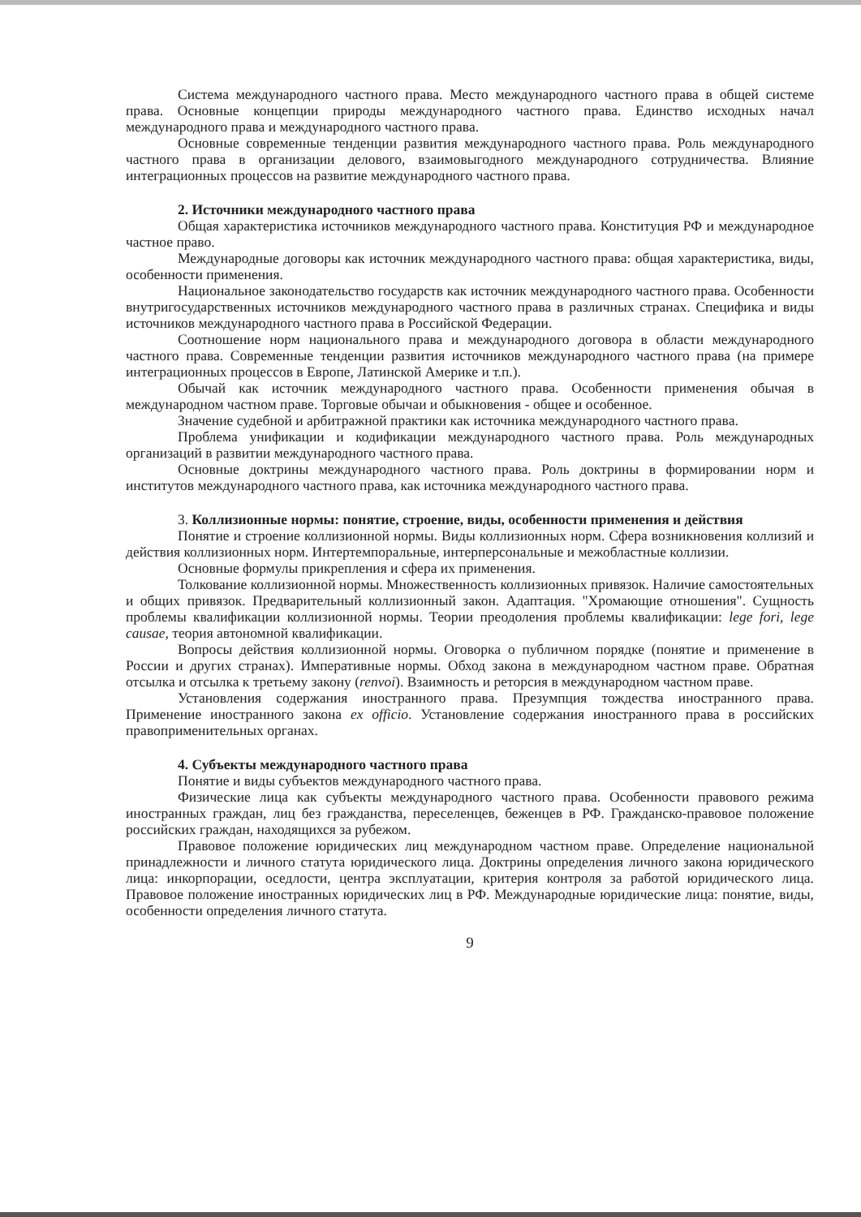Система международного частного права. Место международного частного права в общей системе права. Основные концепции природы международного частного права. Единство исходных начал международного права и международного частного права.
Основные современные тенденции развития международного частного права. Роль международного частного права в организации делового, взаимовыгодного международного сотрудничества. Влияние интеграционных процессов на развитие международного частного права.
2. Источники международного частного права
Общая характеристика источников международного частного права. Конституция РФ и международное частное право.
Международные договоры как источник международного частного права: общая характеристика, виды, особенности применения.
Национальное законодательство государств как источник международного частного права. Особенности внутригосударственных источников международного частного права в различных странах. Специфика и виды источников международного частного права в Российской Федерации.
Соотношение норм национального права и международного договора в области международного частного права. Современные тенденции развития источников международного частного права (на примере интеграционных процессов в Европе, Латинской Америке и т.п.).
Обычай как источник международного частного права. Особенности применения обычая в международном частном праве. Торговые обычаи и обыкновения - общее и особенное.
Значение судебной и арбитражной практики как источника международного частного права.
Проблема унификации и кодификации международного частного права. Роль международных организаций в развитии международного частного права.
Основные доктрины международного частного права. Роль доктрины в формировании норм и институтов международного частного права, как источника международного частного права.
3. Коллизионные нормы: понятие, строение, виды, особенности применения и действия
Понятие и строение коллизионной нормы. Виды коллизионных норм. Сфера возникновения коллизий и действия коллизионных норм. Интертемпоральные, интерперсональные и межобластные коллизии.
Основные формулы прикрепления и сфера их применения.
Толкование коллизионной нормы. Множественность коллизионных привязок. Наличие самостоятельных и общих привязок. Предварительный коллизионный закон. Адаптация. "Хромающие отношения". Сущность проблемы квалификации коллизионной нормы. Теории преодоления проблемы квалификации: lege fori, lege causae, теория автономной квалификации.
Вопросы действия коллизионной нормы. Оговорка о публичном порядке (понятие и применение в России и других странах). Императивные нормы. Обход закона в международном частном праве. Обратная отсылка и отсылка к третьему закону (renvoi). Взаимность и реторсия в международном частном праве.
Установления содержания иностранного права. Презумпция тождества иностранного права. Применение иностранного закона ex officio. Установление содержания иностранного права в российских правоприменительных органах.
4. Субъекты международного частного права
Понятие и виды субъектов международного частного права.
Физические лица как субъекты международного частного права. Особенности правового режима иностранных граждан, лиц без гражданства, переселенцев, беженцев в РФ. Гражданско-правовое положение российских граждан, находящихся за рубежом.
Правовое положение юридических лиц международном частном праве. Определение национальной принадлежности и личного статута юридического лица. Доктрины определения личного закона юридического лица: инкорпорации, оседлости, центра эксплуатации, критерия контроля за работой юридического лица. Правовое положение иностранных юридических лиц в РФ. Международные юридические лица: понятие, виды, особенности определения личного статута.
9